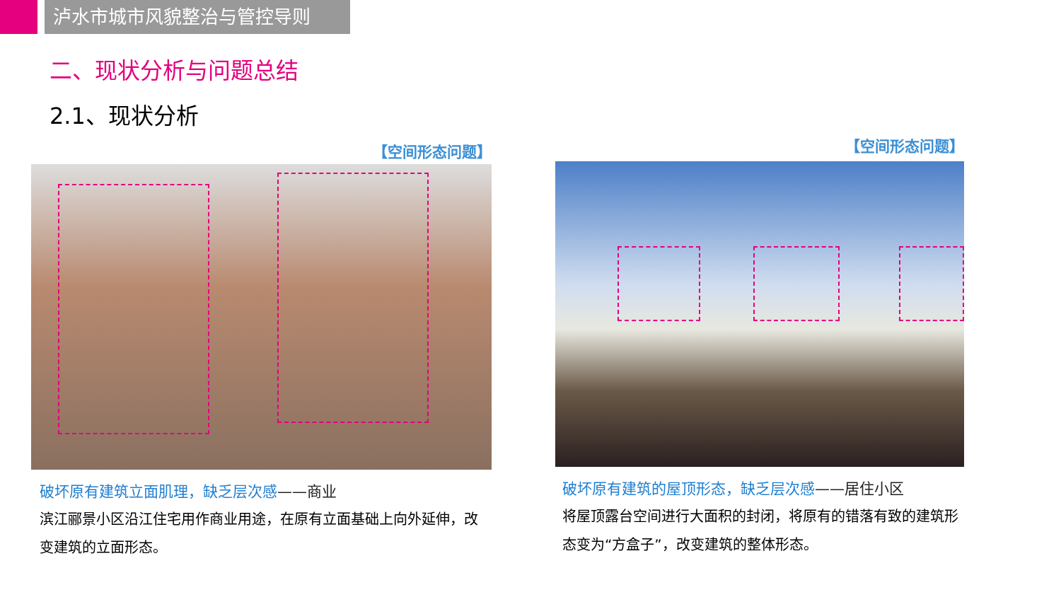泸水市城市风貌整治与管控导则
二、现状分析与问题总结
2.1、现状分析
【空间形态问题】
破坏原有建筑立面肌理，缺乏层次感——商业
滨江郦景小区沿江住宅用作商业用途，在原有立面基础上向外延伸，改变建筑的立面形态。
【空间形态问题】
破坏原有建筑的屋顶形态，缺乏层次感——居住小区
将屋顶露台空间进行大面积的封闭，将原有的错落有致的建筑形态变为“方盒子”，改变建筑的整体形态。